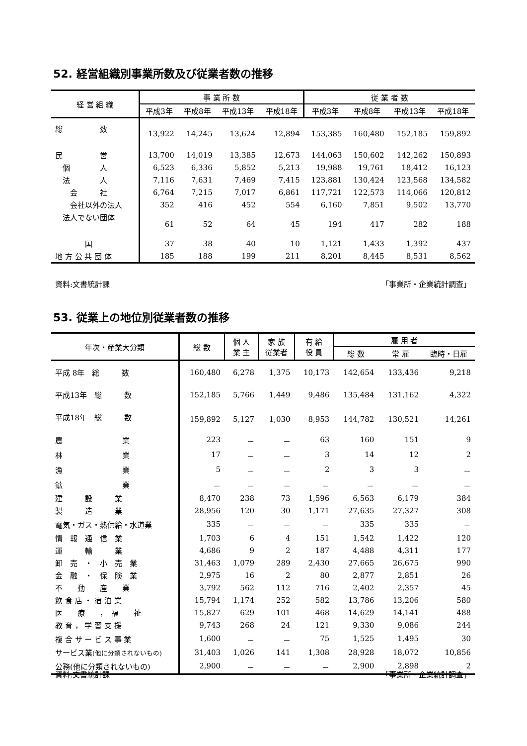52. 経営組織別事業所数及び従業者数の推移
| 経 営 組 織 | 事 業 所 数 | | | | 従 業 者 数 | | | |
| --- | --- | --- | --- | --- | --- | --- | --- | --- |
| | 平成3年 | 平成8年 | 平成13年 | 平成18年 | 平成3年 | 平成8年 | 平成13年 | 平成18年 |
| 総 数 | 13,922 | 14,245 | 13,624 | 12,894 | 153,385 | 160,480 | 152,185 | 159,892 |
| 民 営 | 13,700 | 14,019 | 13,385 | 12,673 | 144,063 | 150,602 | 142,262 | 150,893 |
| 個 人 | 6,523 | 6,336 | 5,852 | 5,213 | 19,988 | 19,761 | 18,412 | 16,123 |
| 法 人 | 7,116 | 7,631 | 7,469 | 7,415 | 123,881 | 130,424 | 123,568 | 134,582 |
| 会 社 | 6,764 | 7,215 | 7,017 | 6,861 | 117,721 | 122,573 | 114,066 | 120,812 |
| 会社以外の法人 | 352 | 416 | 452 | 554 | 6,160 | 7,851 | 9,502 | 13,770 |
| 法人でない団体 | 61 | 52 | 64 | 45 | 194 | 417 | 282 | 188 |
| 国 | 37 | 38 | 40 | 10 | 1,121 | 1,433 | 1,392 | 437 |
| 地 方 公 共 団 体 | 185 | 188 | 199 | 211 | 8,201 | 8,445 | 8,531 | 8,562 |
資料:文書統計課 「事業所・企業統計調査」
53. 従業上の地位別従業者数の推移
| 年次・産業大分類 | 総 数 | 個 人 業 主 | 家 族 従業者 | 有 給 役 員 | 雇 用 者 | | |
| --- | --- | --- | --- | --- | --- | --- | --- |
| | | | | | 総 数 | 常 雇 | 臨時・日雇 |
| 平成 8年 総 数 | 160,480 | 6,278 | 1,375 | 10,173 | 142,654 | 133,436 | 9,218 |
| 平成13年 総 数 | 152,185 | 5,766 | 1,449 | 9,486 | 135,484 | 131,162 | 4,322 |
| 平成18年 総 数 | 159,892 | 5,127 | 1,030 | 8,953 | 144,782 | 130,521 | 14,261 |
| 農 業 | 223 | － | － | 63 | 160 | 151 | 9 |
| 林 業 | 17 | － | － | 3 | 14 | 12 | 2 |
| 漁 業 | 5 | － | － | 2 | 3 | 3 | － |
| 鉱 業 | － | － | － | － | － | － | － |
| 建 設 業 | 8,470 | 238 | 73 | 1,596 | 6,563 | 6,179 | 384 |
| 製 造 業 | 28,956 | 120 | 30 | 1,171 | 27,635 | 27,327 | 308 |
| 電気・ガス・熱供給・水道業 | 335 | － | － | － | 335 | 335 | － |
| 情 報 通 信 業 | 1,703 | 6 | 4 | 151 | 1,542 | 1,422 | 120 |
| 運 輸 業 | 4,686 | 9 | 2 | 187 | 4,488 | 4,311 | 177 |
| 卸 売 ・ 小 売 業 | 31,463 | 1,079 | 289 | 2,430 | 27,665 | 26,675 | 990 |
| 金 融 ・ 保 険 業 | 2,975 | 16 | 2 | 80 | 2,877 | 2,851 | 26 |
| 不 動 産 業 | 3,792 | 562 | 112 | 716 | 2,402 | 2,357 | 45 |
| 飲 食 店 ・ 宿 泊 業 | 15,794 | 1,174 | 252 | 582 | 13,786 | 13,206 | 580 |
| 医 療 ， 福 祉 | 15,827 | 629 | 101 | 468 | 14,629 | 14,141 | 488 |
| 教 育 ， 学 習 支 援 | 9,743 | 268 | 24 | 121 | 9,330 | 9,086 | 244 |
| 複 合 サ ー ビ ス 事 業 | 1,600 | － | － | 75 | 1,525 | 1,495 | 30 |
| サービス業 (他に分類されないもの) | 31,403 | 1,026 | 141 | 1,308 | 28,928 | 18,072 | 10,856 |
| 公務(他に分類されないもの) | 2,900 | － | － | － | 2,900 | 2,898 | 2 |
資料:文書統計課 「事業所・企業統計調査」